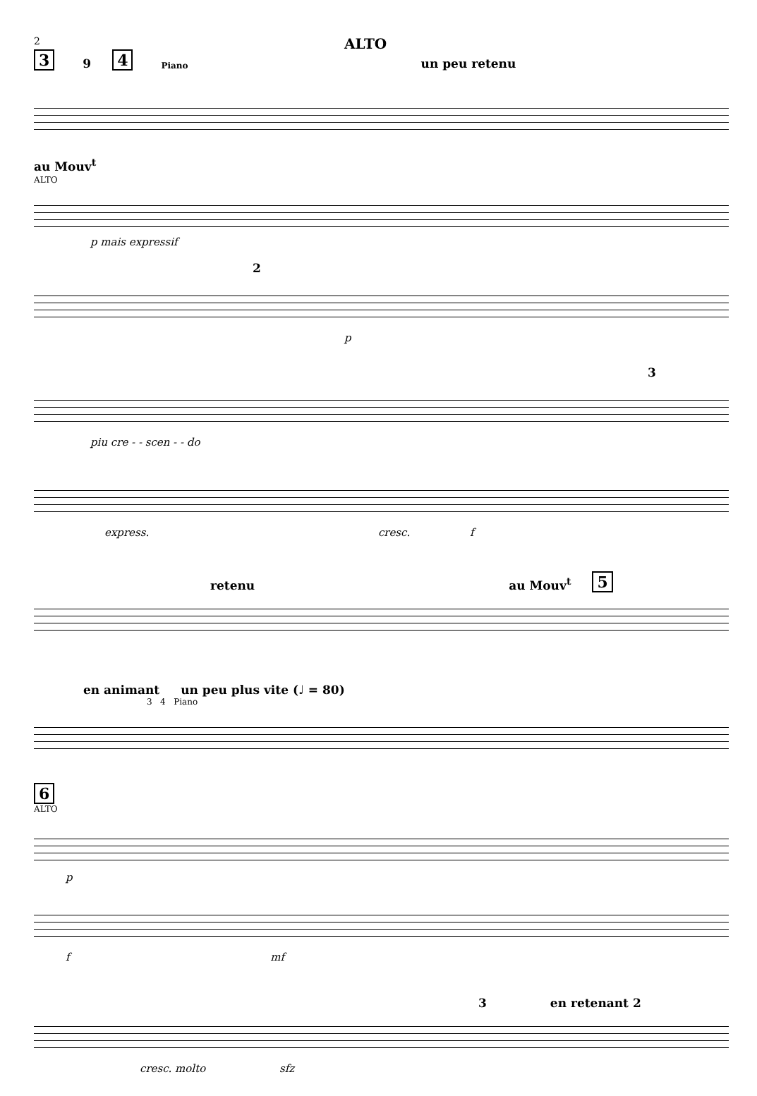2
ALTO
3 9 4 Piano un peu retenu
au Mouv<sup>t</sup>
ALTO
p mais expressif
2
p
3
piu cre - - scen - - do
express. cresc. f
retenu au Mouv<sup>t</sup> 5
en animant un peu plus vite (♩ = 80)
3 4 Piano
6
ALTO
p
f mf
3 en retenant 2
cresc. molto sfz